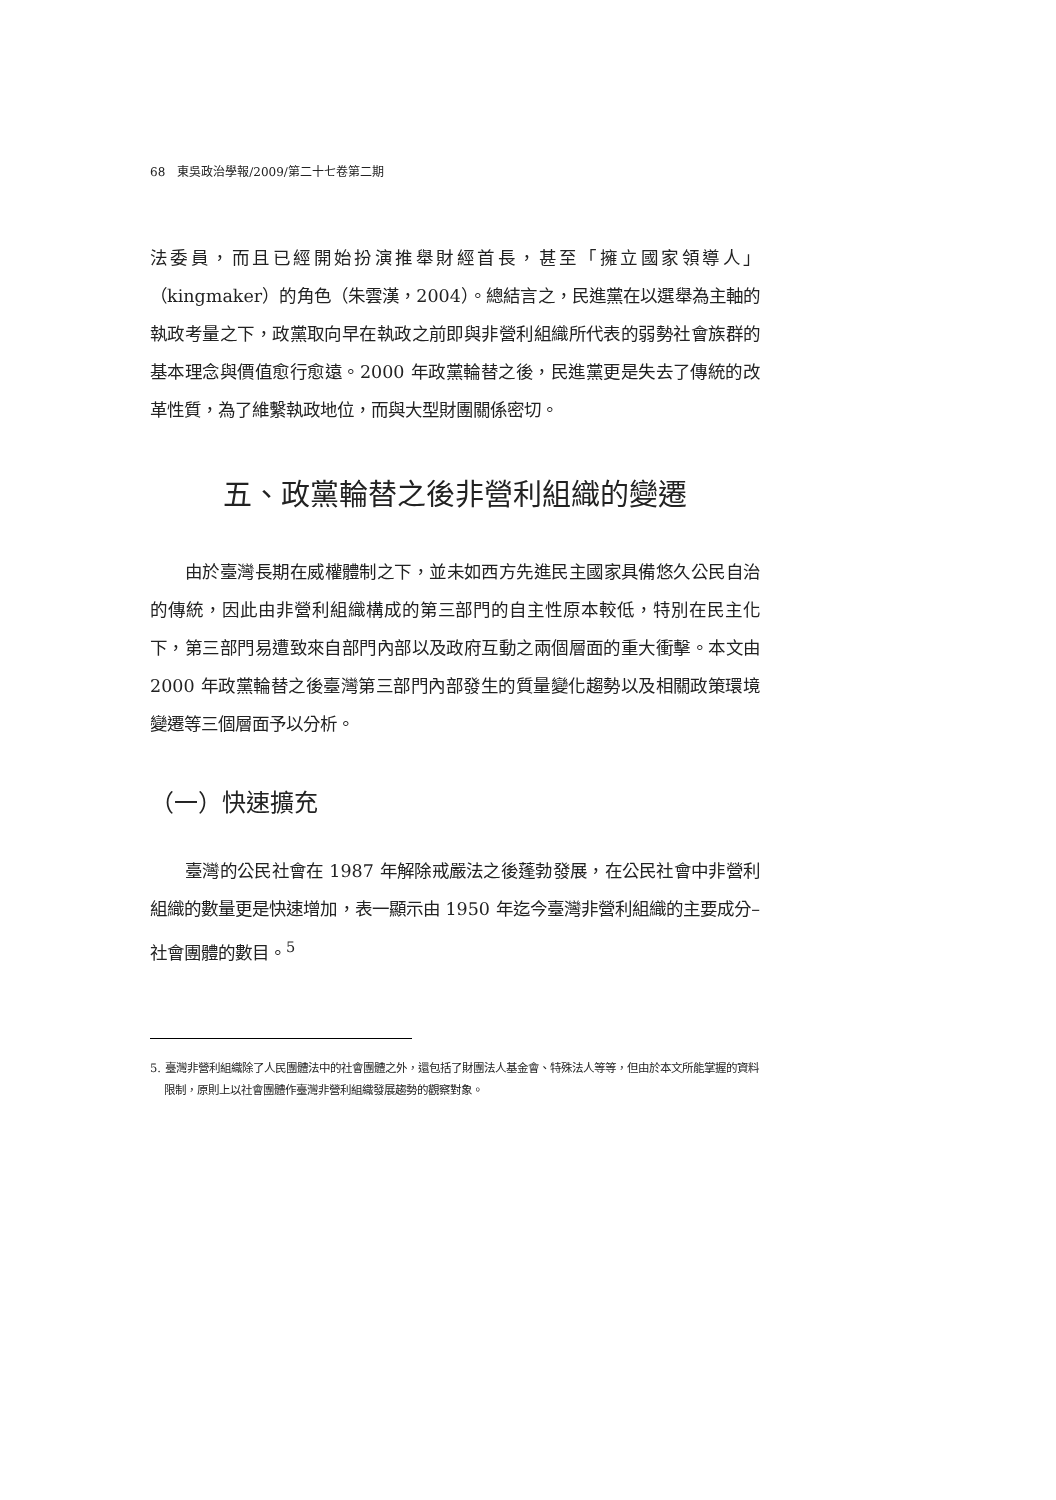68　東吳政治學報/2009/第二十七卷第二期
法委員，而且已經開始扮演推舉財經首長，甚至「擁立國家領導人」（kingmaker）的角色（朱雲漢，2004）。總結言之，民進黨在以選舉為主軸的執政考量之下，政黨取向早在執政之前即與非營利組織所代表的弱勢社會族群的基本理念與價值愈行愈遠。2000 年政黨輪替之後，民進黨更是失去了傳統的改革性質，為了維繫執政地位，而與大型財團關係密切。
五、政黨輪替之後非營利組織的變遷
由於臺灣長期在威權體制之下，並未如西方先進民主國家具備悠久公民自治的傳統，因此由非營利組織構成的第三部門的自主性原本較低，特別在民主化下，第三部門易遭致來自部門內部以及政府互動之兩個層面的重大衝擊。本文由 2000 年政黨輪替之後臺灣第三部門內部發生的質量變化趨勢以及相關政策環境變遷等三個層面予以分析。
（一）快速擴充
臺灣的公民社會在 1987 年解除戒嚴法之後蓬勃發展，在公民社會中非營利組織的數量更是快速增加，表一顯示由 1950 年迄今臺灣非營利組織的主要成分–社會團體的數目。<sup>5</sup>
5. 臺灣非營利組織除了人民團體法中的社會團體之外，還包括了財團法人基金會、特殊法人等等，但由於本文所能掌握的資料限制，原則上以社會團體作臺灣非營利組織發展趨勢的觀察對象。